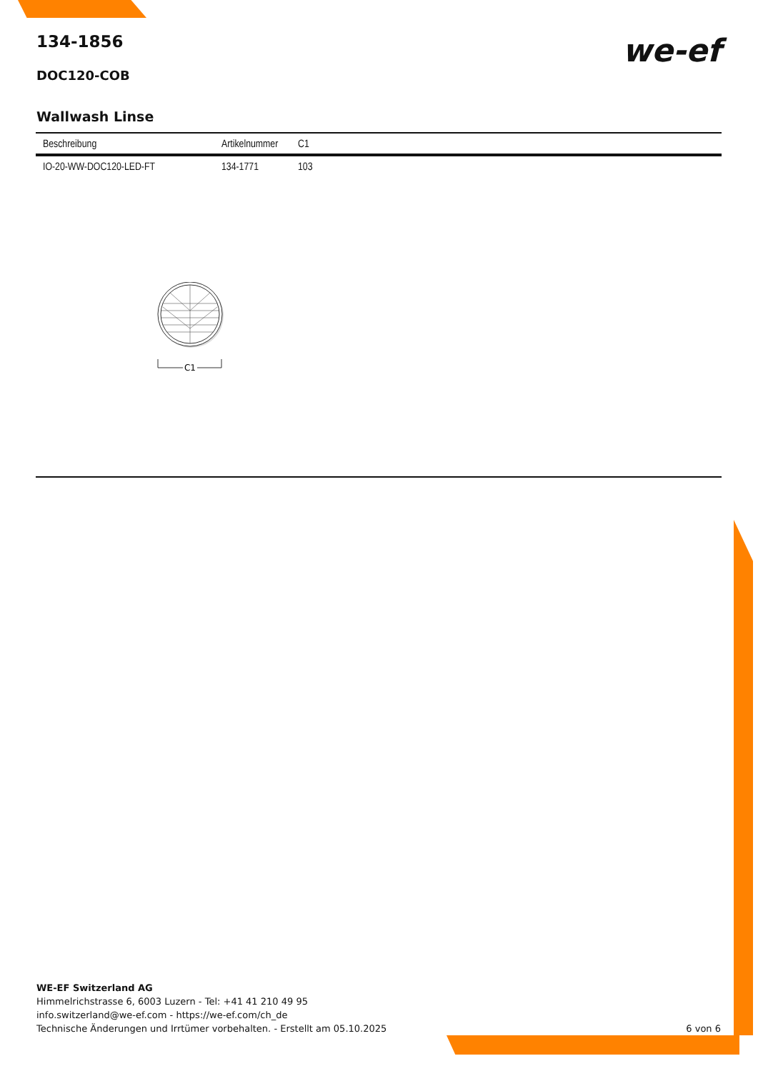134-1856
DOC120-COB
we-ef
Wallwash Linse
| Beschreibung | Artikelnummer | C1 |
| --- | --- | --- |
| IO-20-WW-DOC120-LED-FT | 134-1771 | 103 |
C1
WE-EF Switzerland AG
Himmelrichstrasse 6, 6003 Luzern - Tel: +41 41 210 49 95
info.switzerland@we-ef.com - https://we-ef.com/ch_de
Technische Änderungen und Irrtümer vorbehalten. - Erstellt am 05.10.2025
6 von 6